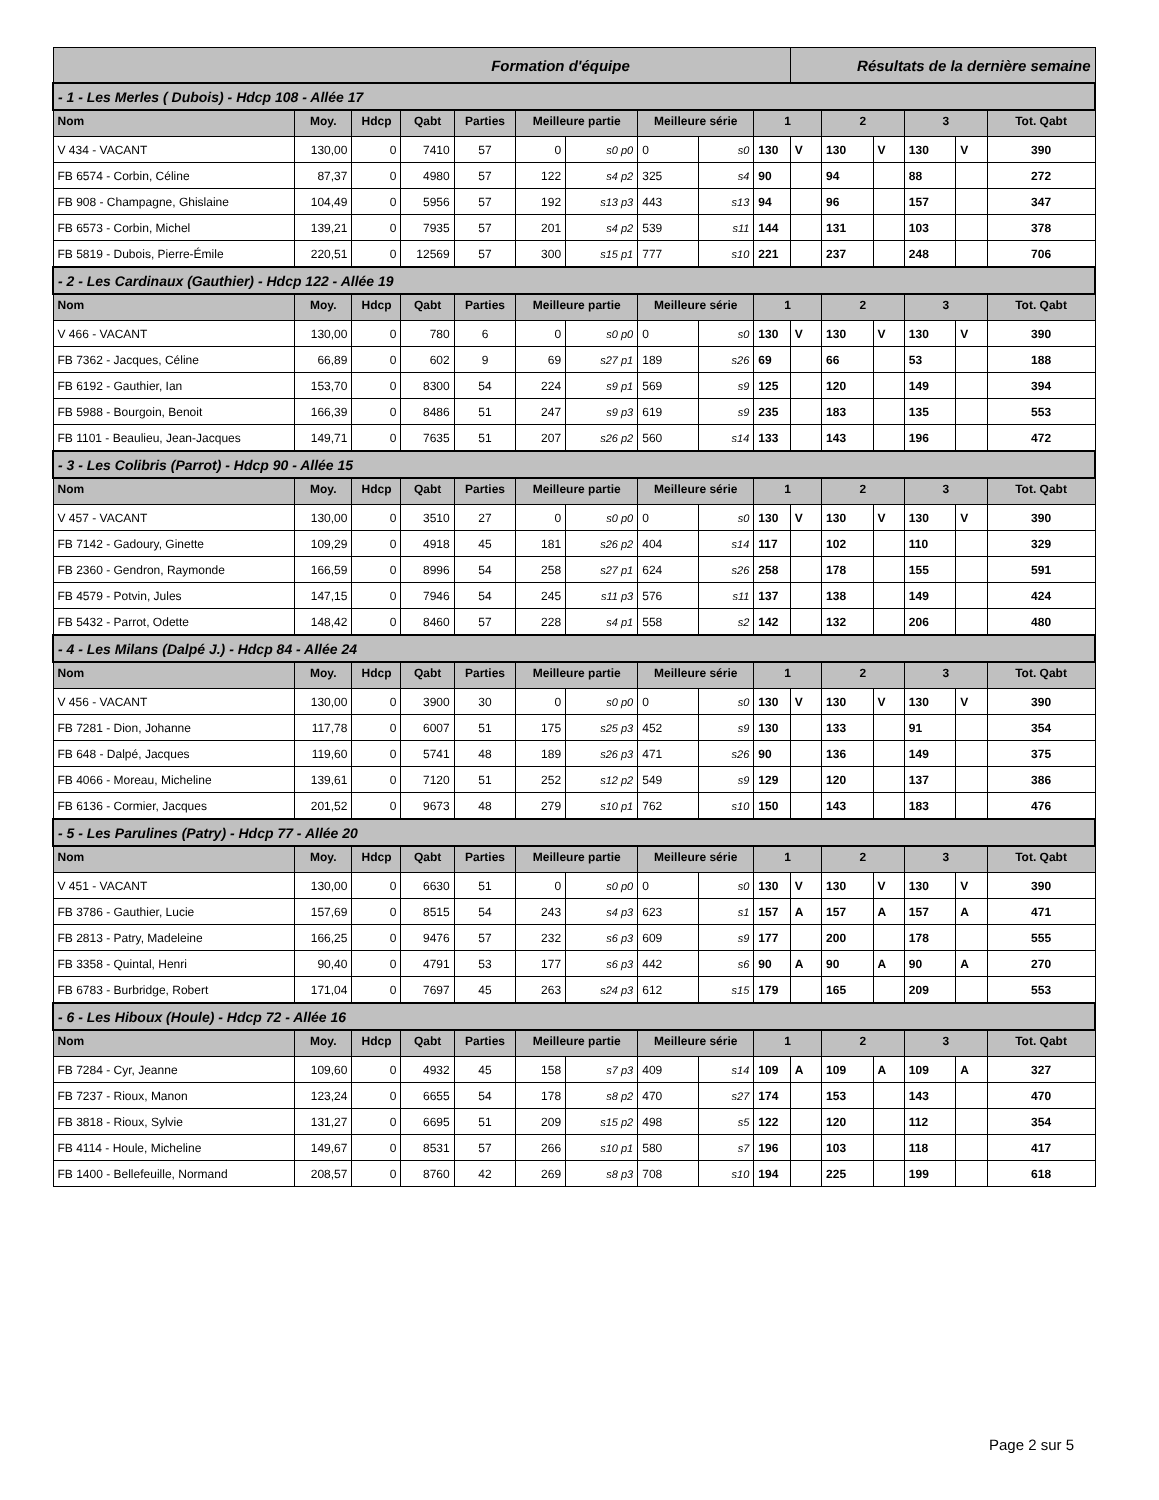| Formation d'équipe | | | | | | | | | | Résultats de la dernière semaine | | | | | |
| - 1 - Les Merles ( Dubois) - Hdcp 108 - Allée 17 | | | | | | | | | | | | | | | |
| Nom | Moy. | Hdcp | Qabt | Parties | Meilleure partie | | Meilleure série | | 1 | | 2 | | 3 | | Tot. Qabt |
| V 434 - VACANT | 130,00 | 0 | 7410 | 57 | 0 | s0 p0 | 0 | s0 | 130 | V | 130 | V | 130 | V | 390 |
| FB 6574 - Corbin, Céline | 87,37 | 0 | 4980 | 57 | 122 | s4 p2 | 325 | s4 | 90 | | 94 | | 88 | | 272 |
| FB 908 - Champagne, Ghislaine | 104,49 | 0 | 5956 | 57 | 192 | s13 p3 | 443 | s13 | 94 | | 96 | | 157 | | 347 |
| FB 6573 - Corbin, Michel | 139,21 | 0 | 7935 | 57 | 201 | s4 p2 | 539 | s11 | 144 | | 131 | | 103 | | 378 |
| FB 5819 - Dubois, Pierre-Émile | 220,51 | 0 | 12569 | 57 | 300 | s15 p1 | 777 | s10 | 221 | | 237 | | 248 | | 706 |
| - 2 - Les Cardinaux (Gauthier) - Hdcp 122 - Allée 19 | | | | | | | | | | | | | | | |
| Nom | Moy. | Hdcp | Qabt | Parties | Meilleure partie | | Meilleure série | | 1 | | 2 | | 3 | | Tot. Qabt |
| V 466 - VACANT | 130,00 | 0 | 780 | 6 | 0 | s0 p0 | 0 | s0 | 130 | V | 130 | V | 130 | V | 390 |
| FB 7362 - Jacques, Céline | 66,89 | 0 | 602 | 9 | 69 | s27 p1 | 189 | s26 | 69 | | 66 | | 53 | | 188 |
| FB 6192 - Gauthier, Ian | 153,70 | 0 | 8300 | 54 | 224 | s9 p1 | 569 | s9 | 125 | | 120 | | 149 | | 394 |
| FB 5988 - Bourgoin, Benoit | 166,39 | 0 | 8486 | 51 | 247 | s9 p3 | 619 | s9 | 235 | | 183 | | 135 | | 553 |
| FB 1101 - Beaulieu, Jean-Jacques | 149,71 | 0 | 7635 | 51 | 207 | s26 p2 | 560 | s14 | 133 | | 143 | | 196 | | 472 |
| - 3 - Les Colibris (Parrot) - Hdcp 90 - Allée 15 | | | | | | | | | | | | | | | |
| Nom | Moy. | Hdcp | Qabt | Parties | Meilleure partie | | Meilleure série | | 1 | | 2 | | 3 | | Tot. Qabt |
| V 457 - VACANT | 130,00 | 0 | 3510 | 27 | 0 | s0 p0 | 0 | s0 | 130 | V | 130 | V | 130 | V | 390 |
| FB 7142 - Gadoury, Ginette | 109,29 | 0 | 4918 | 45 | 181 | s26 p2 | 404 | s14 | 117 | | 102 | | 110 | | 329 |
| FB 2360 - Gendron, Raymonde | 166,59 | 0 | 8996 | 54 | 258 | s27 p1 | 624 | s26 | 258 | | 178 | | 155 | | 591 |
| FB 4579 - Potvin, Jules | 147,15 | 0 | 7946 | 54 | 245 | s11 p3 | 576 | s11 | 137 | | 138 | | 149 | | 424 |
| FB 5432 - Parrot, Odette | 148,42 | 0 | 8460 | 57 | 228 | s4 p1 | 558 | s2 | 142 | | 132 | | 206 | | 480 |
| - 4 - Les Milans (Dalpé J.) - Hdcp 84 - Allée 24 | | | | | | | | | | | | | | | |
| Nom | Moy. | Hdcp | Qabt | Parties | Meilleure partie | | Meilleure série | | 1 | | 2 | | 3 | | Tot. Qabt |
| V 456 - VACANT | 130,00 | 0 | 3900 | 30 | 0 | s0 p0 | 0 | s0 | 130 | V | 130 | V | 130 | V | 390 |
| FB 7281 - Dion, Johanne | 117,78 | 0 | 6007 | 51 | 175 | s25 p3 | 452 | s9 | 130 | | 133 | | 91 | | 354 |
| FB 648 - Dalpé, Jacques | 119,60 | 0 | 5741 | 48 | 189 | s26 p3 | 471 | s26 | 90 | | 136 | | 149 | | 375 |
| FB 4066 - Moreau, Micheline | 139,61 | 0 | 7120 | 51 | 252 | s12 p2 | 549 | s9 | 129 | | 120 | | 137 | | 386 |
| FB 6136 - Cormier, Jacques | 201,52 | 0 | 9673 | 48 | 279 | s10 p1 | 762 | s10 | 150 | | 143 | | 183 | | 476 |
| - 5 - Les Parulines (Patry) - Hdcp 77 - Allée 20 | | | | | | | | | | | | | | | |
| Nom | Moy. | Hdcp | Qabt | Parties | Meilleure partie | | Meilleure série | | 1 | | 2 | | 3 | | Tot. Qabt |
| V 451 - VACANT | 130,00 | 0 | 6630 | 51 | 0 | s0 p0 | 0 | s0 | 130 | V | 130 | V | 130 | V | 390 |
| FB 3786 - Gauthier, Lucie | 157,69 | 0 | 8515 | 54 | 243 | s4 p3 | 623 | s1 | 157 | A | 157 | A | 157 | A | 471 |
| FB 2813 - Patry, Madeleine | 166,25 | 0 | 9476 | 57 | 232 | s6 p3 | 609 | s9 | 177 | | 200 | | 178 | | 555 |
| FB 3358 - Quintal, Henri | 90,40 | 0 | 4791 | 53 | 177 | s6 p3 | 442 | s6 | 90 | A | 90 | A | 90 | A | 270 |
| FB 6783 - Burbridge, Robert | 171,04 | 0 | 7697 | 45 | 263 | s24 p3 | 612 | s15 | 179 | | 165 | | 209 | | 553 |
| - 6 - Les Hiboux (Houle) - Hdcp 72 - Allée 16 | | | | | | | | | | | | | | | |
| Nom | Moy. | Hdcp | Qabt | Parties | Meilleure partie | | Meilleure série | | 1 | | 2 | | 3 | | Tot. Qabt |
| FB 7284 - Cyr, Jeanne | 109,60 | 0 | 4932 | 45 | 158 | s7 p3 | 409 | s14 | 109 | A | 109 | A | 109 | A | 327 |
| FB 7237 - Rioux, Manon | 123,24 | 0 | 6655 | 54 | 178 | s8 p2 | 470 | s27 | 174 | | 153 | | 143 | | 470 |
| FB 3818 - Rioux, Sylvie | 131,27 | 0 | 6695 | 51 | 209 | s15 p2 | 498 | s5 | 122 | | 120 | | 112 | | 354 |
| FB 4114 - Houle, Micheline | 149,67 | 0 | 8531 | 57 | 266 | s10 p1 | 580 | s7 | 196 | | 103 | | 118 | | 417 |
| FB 1400 - Bellefeuille, Normand | 208,57 | 0 | 8760 | 42 | 269 | s8 p3 | 708 | s10 | 194 | | 225 | | 199 | | 618 |
Page 2 sur 5